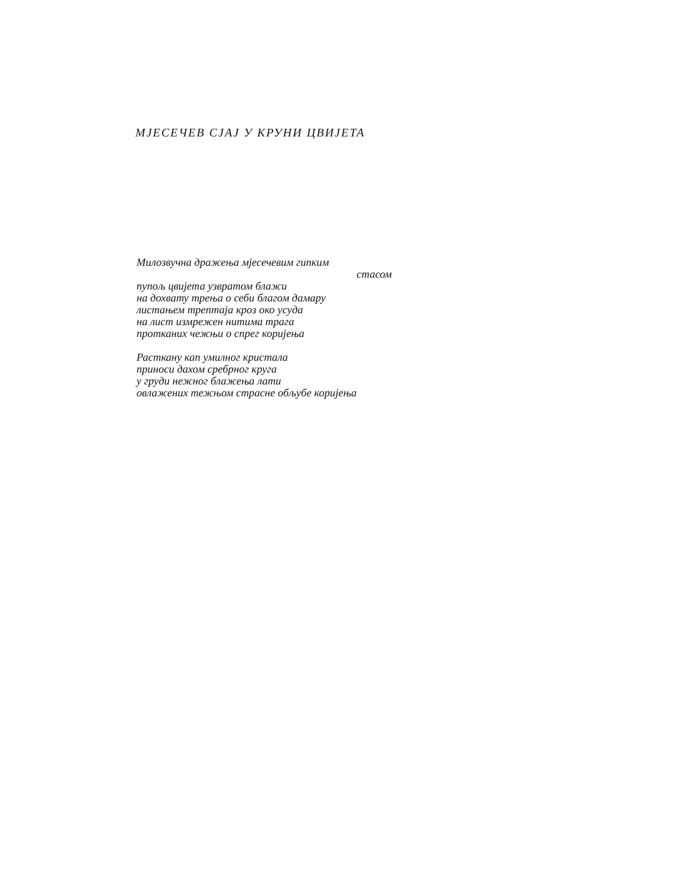МЈЕСЕЧЕВ СЈАЈ У КРУНИ ЦВИЈЕТА
Милозвучна дражења мјесечевим гипким
стасом
пупољ цвијета узвратом блажи
на дохвату трења о себи благом дамару
листањем трептаја кроз око усуда
на лист измрежен нитима трага
протканих чежњи о спрег коријења
Расткану кап умилног кристала
приноси дахом сребрног круга
у груди нежног блажења лати
овлажених тежњом страсне обљубе коријења